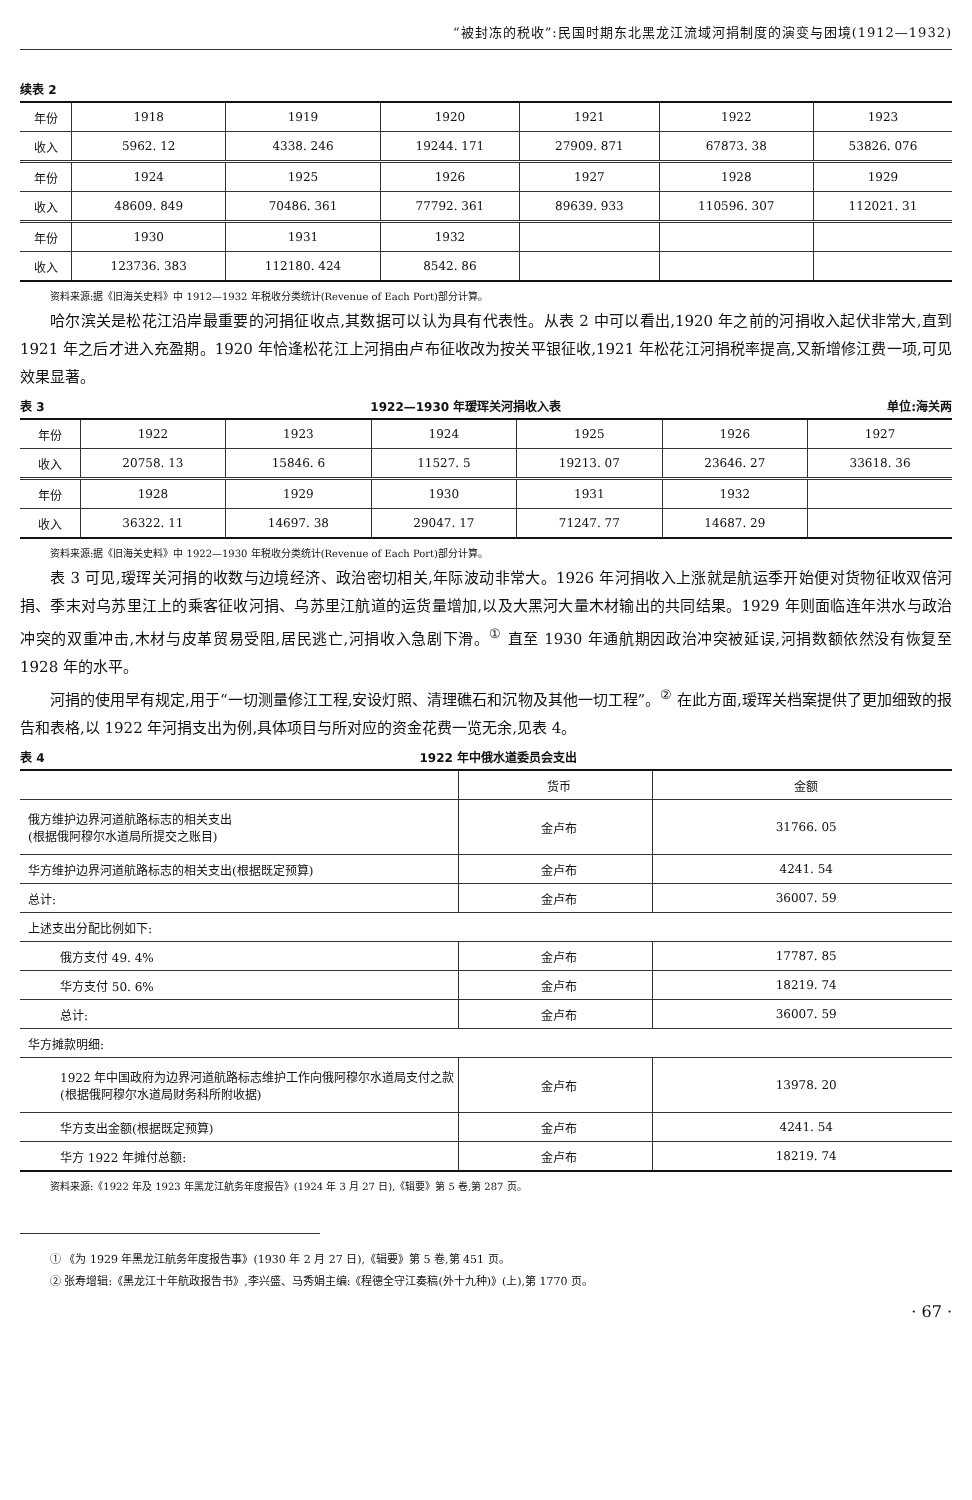“被封冻的税收”:民国时期东北黑龙江流域河捐制度的演变与困境(1912—1932)
续表 2
| 年份 | 1918 | 1919 | 1920 | 1921 | 1922 | 1923 |
| 收入 | 5962. 12 | 4338. 246 | 19244. 171 | 27909. 871 | 67873. 38 | 53826. 076 |
| 年份 | 1924 | 1925 | 1926 | 1927 | 1928 | 1929 |
| 收入 | 48609. 849 | 70486. 361 | 77792. 361 | 89639. 933 | 110596. 307 | 112021. 31 |
| 年份 | 1930 | 1931 | 1932 | | | |
| 收入 | 123736. 383 | 112180. 424 | 8542. 86 | | | |
资料来源:据《旧海关史料》中 1912—1932 年税收分类统计(Revenue of Each Port)部分计算。
哈尔滨关是松花江沿岸最重要的河捐征收点,其数据可以认为具有代表性。从表 2 中可以看出,1920 年之前的河捐收入起伏非常大,直到 1921 年之后才进入充盈期。1920 年恰逢松花江上河捐由卢布征收改为按关平银征收,1921 年松花江河捐税率提高,又新增修江费一项,可见效果显著。
表 3 1922—1930 年瑷珲关河捐收入表 单位:海关两
| 年份 | 1922 | 1923 | 1924 | 1925 | 1926 | 1927 |
| 收入 | 20758. 13 | 15846. 6 | 11527. 5 | 19213. 07 | 23646. 27 | 33618. 36 |
| 年份 | 1928 | 1929 | 1930 | 1931 | 1932 | |
| 收入 | 36322. 11 | 14697. 38 | 29047. 17 | 71247. 77 | 14687. 29 | |
资料来源:据《旧海关史料》中 1922—1930 年税收分类统计(Revenue of Each Port)部分计算。
表 3 可见,瑷珲关河捐的收数与边境经济、政治密切相关,年际波动非常大。1926 年河捐收入上涨就是航运季开始便对货物征收双倍河捐、季末对乌苏里江上的乘客征收河捐、乌苏里江航道的运货量增加,以及大黑河大量木材输出的共同结果。1929 年则面临连年洪水与政治冲突的双重冲击,木材与皮革贸易受阻,居民逃亡,河捐收入急剧下滑。<sup>①</sup> 直至 1930 年通航期因政治冲突被延误,河捐数额依然没有恢复至 1928 年的水平。
河捐的使用早有规定,用于“一切测量修江工程,安设灯照、清理礁石和沉物及其他一切工程”。<sup>②</sup> 在此方面,瑷珲关档案提供了更加细致的报告和表格,以 1922 年河捐支出为例,具体项目与所对应的资金花费一览无余,见表 4。
表 4 1922 年中俄水道委员会支出
| | 货币 | 金额 |
| 俄方维护边界河道航路标志的相关支出 (根据俄阿穆尔水道局所提交之账目) | 金卢布 | 31766. 05 |
| 华方维护边界河道航路标志的相关支出(根据既定预算) | 金卢布 | 4241. 54 |
| 总计: | 金卢布 | 36007. 59 |
| 上述支出分配比例如下: | | |
| 俄方支付 49. 4% | 金卢布 | 17787. 85 |
| 华方支付 50. 6% | 金卢布 | 18219. 74 |
| 总计: | 金卢布 | 36007. 59 |
| 华方摊款明细: | | |
| 1922 年中国政府为边界河道航路标志维护工作向俄阿穆尔水道局支付之款(根据俄阿穆尔水道局财务科所附收据) | 金卢布 | 13978. 20 |
| 华方支出金额(根据既定预算) | 金卢布 | 4241. 54 |
| 华方 1922 年摊付总额: | 金卢布 | 18219. 74 |
资料来源:《1922 年及 1923 年黑龙江航务年度报告》(1924 年 3 月 27 日),《辑要》第 5 卷,第 287 页。
① 《为 1929 年黑龙江航务年度报告事》(1930 年 2 月 27 日),《辑要》第 5 卷,第 451 页。
② 张寿增辑:《黑龙江十年航政报告书》,李兴盛、马秀娟主编:《程德全守江奏稿(外十九种)》(上),第 1770 页。
· 67 ·